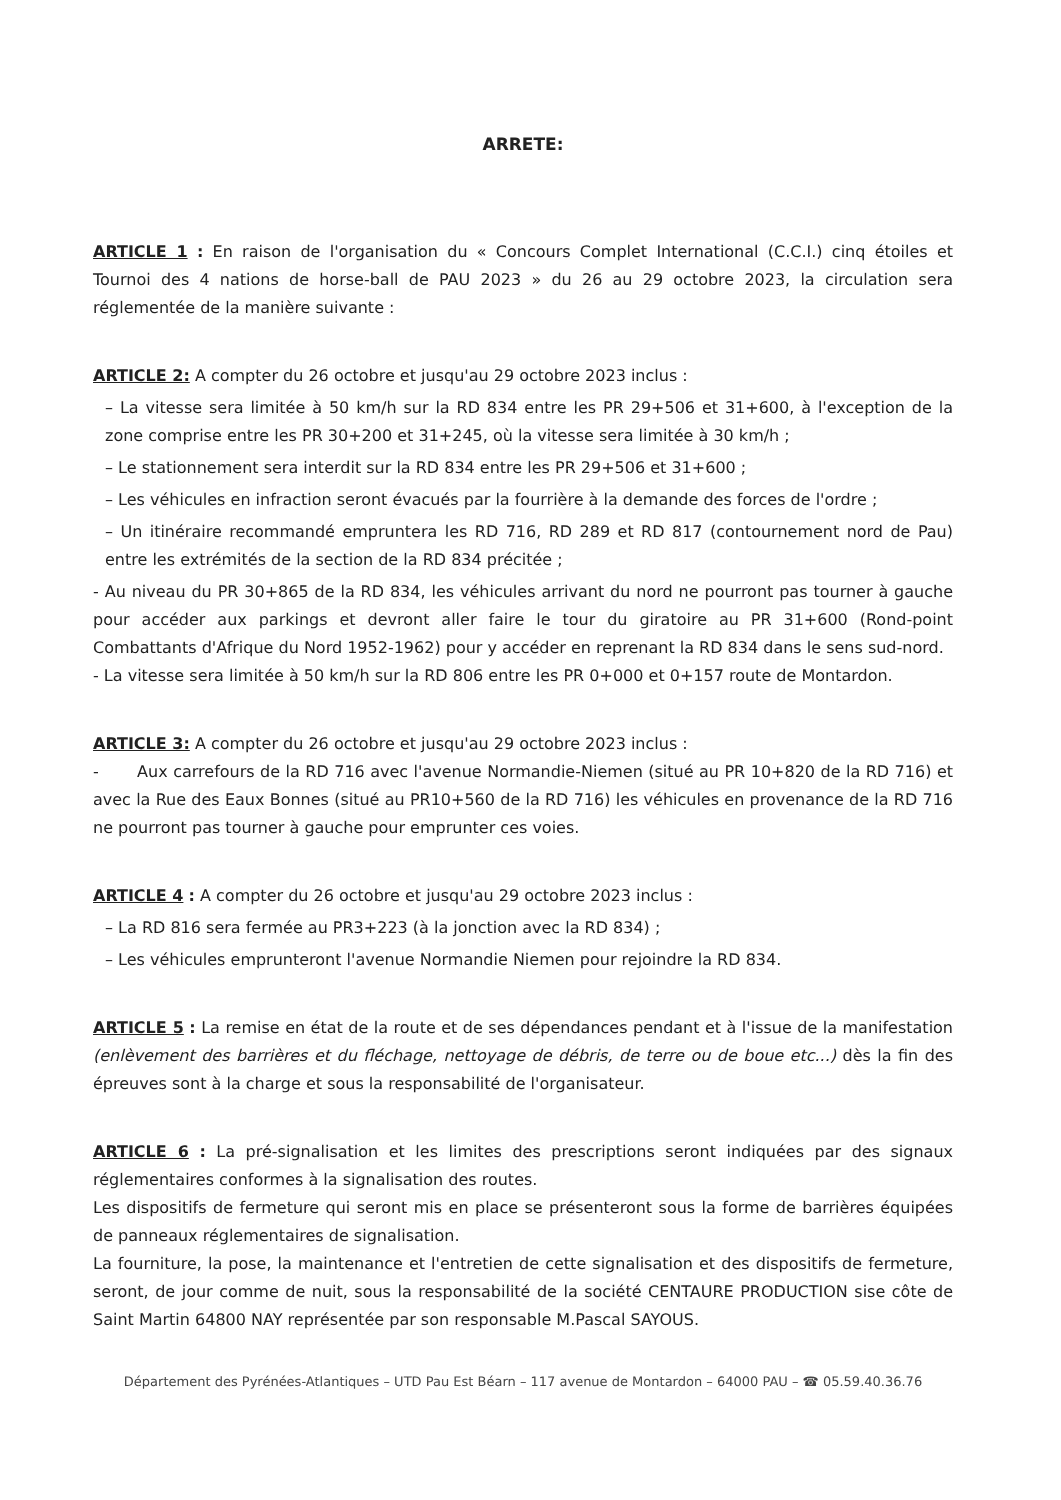ARRETE:
ARTICLE 1 : En raison de l'organisation du « Concours Complet International (C.C.I.) cinq étoiles et Tournoi des 4 nations de horse-ball de PAU 2023 » du 26 au 29 octobre 2023, la circulation sera réglementée de la manière suivante :
ARTICLE 2: A compter du 26 octobre et jusqu'au 29 octobre 2023 inclus :
– La vitesse sera limitée à 50 km/h sur la RD 834 entre les PR 29+506 et 31+600, à l'exception de la zone comprise entre les PR 30+200 et 31+245, où la vitesse sera limitée à 30 km/h ;
– Le stationnement sera interdit sur la RD 834 entre les PR 29+506 et 31+600 ;
– Les véhicules en infraction seront évacués par la fourrière à la demande des forces de l'ordre ;
– Un itinéraire recommandé empruntera les RD 716, RD 289 et RD 817 (contournement nord de Pau) entre les extrémités de la section de la RD 834 précitée ;
- Au niveau du PR 30+865 de la RD 834, les véhicules arrivant du nord ne pourront pas tourner à gauche pour accéder aux parkings et devront aller faire le tour du giratoire au PR 31+600 (Rond-point Combattants d'Afrique du Nord 1952-1962) pour y accéder en reprenant la RD 834 dans le sens sud-nord.
- La vitesse sera limitée à 50 km/h sur la RD 806 entre les PR 0+000 et 0+157 route de Montardon.
ARTICLE 3: A compter du 26 octobre et jusqu'au 29 octobre 2023 inclus :
- Aux carrefours de la RD 716 avec l'avenue Normandie-Niemen (situé au PR 10+820 de la RD 716) et avec la Rue des Eaux Bonnes (situé au PR10+560 de la RD 716) les véhicules en provenance de la RD 716 ne pourront pas tourner à gauche pour emprunter ces voies.
ARTICLE 4 : A compter du 26 octobre et jusqu'au 29 octobre 2023 inclus :
– La RD 816 sera fermée au PR3+223 (à la jonction avec la RD 834) ;
– Les véhicules emprunteront l'avenue Normandie Niemen pour rejoindre la RD 834.
ARTICLE 5 : La remise en état de la route et de ses dépendances pendant et à l'issue de la manifestation (enlèvement des barrières et du fléchage, nettoyage de débris, de terre ou de boue etc...) dès la fin des épreuves sont à la charge et sous la responsabilité de l'organisateur.
ARTICLE 6 : La pré-signalisation et les limites des prescriptions seront indiquées par des signaux réglementaires conformes à la signalisation des routes.
Les dispositifs de fermeture qui seront mis en place se présenteront sous la forme de barrières équipées de panneaux réglementaires de signalisation.
La fourniture, la pose, la maintenance et l'entretien de cette signalisation et des dispositifs de fermeture, seront, de jour comme de nuit, sous la responsabilité de la société CENTAURE PRODUCTION sise côte de Saint Martin 64800 NAY représentée par son responsable M.Pascal SAYOUS.
Département des Pyrénées-Atlantiques – UTD Pau Est Béarn – 117 avenue de Montardon – 64000 PAU – ☎ 05.59.40.36.76